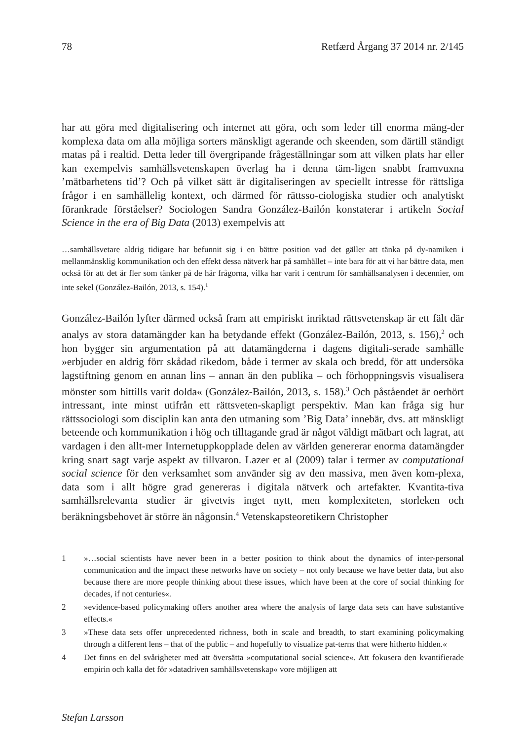78 Retfærd Årgang 37 2014 nr. 2/145
har att göra med digitalisering och internet att göra, och som leder till enorma mäng-der komplexa data om alla möjliga sorters mänskligt agerande och skeenden, som därtill ständigt matas på i realtid. Detta leder till övergripande frågeställningar som att vilken plats har eller kan exempelvis samhällsvetenskapen överlag ha i denna täm-ligen snabbt framvuxna ’mätbarhetens tid’? Och på vilket sätt är digitaliseringen av speciellt intresse för rättsliga frågor i en samhällelig kontext, och därmed för rättsso-ciologiska studier och analytiskt förankrade förståelser? Sociologen Sandra González-Bailón konstaterar i artikeln Social Science in the era of Big Data (2013) exempelvis att
…samhällsvetare aldrig tidigare har befunnit sig i en bättre position vad det gäller att tänka på dy-namiken i mellanmänsklig kommunikation och den effekt dessa nätverk har på samhället – inte bara för att vi har bättre data, men också för att det är fler som tänker på de här frågorna, vilka har varit i centrum för samhällsanalysen i decennier, om inte sekel (González-Bailón, 2013, s. 154).<sup>1</sup>
González-Bailón lyfter därmed också fram att empiriskt inriktad rättsvetenskap är ett fält där analys av stora datamängder kan ha betydande effekt (González-Bailón, 2013, s. 156),<sup>2</sup> och hon bygger sin argumentation på att datamängderna i dagens digitali-serade samhälle »erbjuder en aldrig förr skådad rikedom, både i termer av skala och bredd, för att undersöka lagstiftning genom en annan lins – annan än den publika – och förhoppningsvis visualisera mönster som hittills varit dolda« (González-Bailón, 2013, s. 158).<sup>3</sup> Och påståendet är oerhört intressant, inte minst utifrån ett rättsveten-skapligt perspektiv. Man kan fråga sig hur rättssociologi som disciplin kan anta den utmaning som ’Big Data’ innebär, dvs. att mänskligt beteende och kommunikation i hög och tilltagande grad är något väldigt mätbart och lagrat, att vardagen i den allt-mer Internetuppkopplade delen av världen genererar enorma datamängder kring snart sagt varje aspekt av tillvaron. Lazer et al (2009) talar i termer av computational social science för den verksamhet som använder sig av den massiva, men även kom-plexa, data som i allt högre grad genereras i digitala nätverk och artefakter. Kvantita-tiva samhällsrelevanta studier är givetvis inget nytt, men komplexiteten, storleken och beräkningsbehovet är större än någonsin.<sup>4</sup> Vetenskapsteoretikern Christopher
1 »…social scientists have never been in a better position to think about the dynamics of inter-personal communication and the impact these networks have on society – not only because we have better data, but also because there are more people thinking about these issues, which have been at the core of social thinking for decades, if not centuries«.
2 »evidence-based policymaking offers another area where the analysis of large data sets can have substantive effects.«
3 »These data sets offer unprecedented richness, both in scale and breadth, to start examining policymaking through a different lens – that of the public – and hopefully to visualize pat-terns that were hitherto hidden.«
4 Det finns en del svårigheter med att översätta »computational social science«. Att fokusera den kvantifierade empirin och kalla det för »datadriven samhällsvetenskap« vore möjligen att
Stefan Larsson